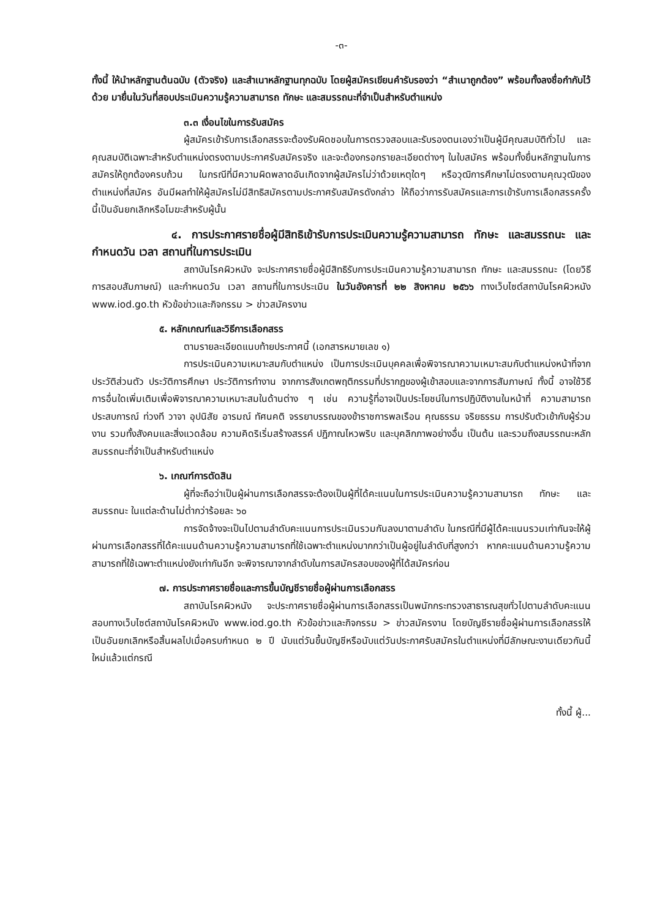-๓-
ทั้งนี้ ให้นำหลักฐานต้นฉบับ (ตัวจริง) และสำเนาหลักฐานทุกฉบับ โดยผู้สมัครเขียนคำรับรองว่า “สำเนาถูกต้อง” พร้อมทั้งลงชื่อกำกับไว้ด้วย มายื่นในวันที่สอบประเมินความรู้ความสามารถ ทักษะ และสมรรถนะที่จำเป็นสำหรับตำแหน่ง
๓.๓ เงื่อนไขในการรับสมัคร
ผู้สมัครเข้ารับการเลือกสรรจะต้องรับผิดชอบในการตรวจสอบและรับรองตนเองว่าเป็นผู้มีคุณสมบัติทั่วไป และคุณสมบัติเฉพาะสำหรับตำแหน่งตรงตามประกาศรับสมัครจริง และจะต้องกรอกรายละเอียดต่างๆ ในใบสมัคร พร้อมทั้งยื่นหลักฐานในการสมัครให้ถูกต้องครบถ้วน ในกรณีที่มีความผิดพลาดอันเกิดจากผู้สมัครไม่ว่าด้วยเหตุใดๆ หรือวุฒิการศึกษาไม่ตรงตามคุณวุฒิของตำแหน่งที่สมัคร อันมีผลทำให้ผู้สมัครไม่มีสิทธิสมัครตามประกาศรับสมัครดังกล่าว ให้ถือว่าการรับสมัครและการเข้ารับการเลือกสรรครั้งนี้เป็นอันยกเลิกหรือโมฆะสำหรับผู้นั้น
๔. การประกาศรายชื่อผู้มีสิทธิเข้ารับการประเมินความรู้ความสามารถ ทักษะ และสมรรถนะ และกำหนดวัน เวลา สถานที่ในการประเมิน
สถาบันโรคผิวหนัง จะประกาศรายชื่อผู้มีสิทธิรับการประเมินความรู้ความสามารถ ทักษะ และสมรรถนะ (โดยวิธีการสอบสัมภาษณ์) และกำหนดวัน เวลา สถานที่ในการประเมิน ในวันอังคารที่ ๒๒ สิงหาคม ๒๕๖๖ ทางเว็บไซต์สถาบันโรคผิวหนัง www.iod.go.th หัวข้อข่าวและกิจกรรม > ข่าวสมัครงาน
๕. หลักเกณฑ์และวิธีการเลือกสรร
ตามรายละเอียดแนบท้ายประกาศนี้ (เอกสารหมายเลข ๑)
การประเมินความเหมาะสมกับตำแหน่ง เป็นการประเมินบุคคลเพื่อพิจารณาความเหมาะสมกับตำแหน่งหน้าที่จากประวัติส่วนตัว ประวัติการศึกษา ประวัติการทำงาน จากการสังเกตพฤติกรรมที่ปรากฏของผู้เข้าสอบและจากการสัมภาษณ์ ทั้งนี้ อาจใช้วิธีการอื่นใดเพิ่มเติมเพื่อพิจารณาความเหมาะสมในด้านต่าง ๆ เช่น ความรู้ที่อาจเป็นประโยชน์ในการปฏิบัติงานในหน้าที่ ความสามารถ ประสบการณ์ ท่วงที วาจา อุปนิสัย อารมณ์ ทัศนคติ จรรยาบรรณของข้าราชการพลเรือน คุณธรรม จริยธรรม การปรับตัวเข้ากับผู้ร่วมงาน รวมทั้งสังคมและสิ่งแวดล้อม ความคิดริเริ่มสร้างสรรค์ ปฏิภาณไหวพริบ และบุคลิกภาพอย่างอื่น เป็นต้น และรวมถึงสมรรถนะหลัก สมรรถนะที่จำเป็นสำหรับตำแหน่ง
๖. เกณฑ์การตัดสิน
ผู้ที่จะถือว่าเป็นผู้ผ่านการเลือกสรรจะต้องเป็นผู้ที่ได้คะแนนในการประเมินความรู้ความสามารถ ทักษะ และสมรรถนะ ในแต่ละด้านไม่ต่ำกว่าร้อยละ ๖๐
การจัดจ้างจะเป็นไปตามลำดับคะแนนการประเมินรวมกันลงมาตามลำดับ ในกรณีที่มีผู้ได้คะแนนรวมเท่ากันจะให้ผู้ผ่านการเลือกสรรที่ได้คะแนนด้านความรู้ความสามารถที่ใช้เฉพาะตำแหน่งมากกว่าเป็นผู้อยู่ในลำดับที่สูงกว่า หากคะแนนด้านความรู้ความสามารถที่ใช้เฉพาะตำแหน่งยังเท่ากันอีก จะพิจารณาจากลำดับในการสมัครสอบของผู้ที่ได้สมัครก่อน
๗. การประกาศรายชื่อและการขึ้นบัญชีรายชื่อผู้ผ่านการเลือกสรร
สถาบันโรคผิวหนัง จะประกาศรายชื่อผู้ผ่านการเลือกสรรเป็นพนักกระทรวงสาธารณสุขทั่วไปตามลำดับคะแนนสอบทางเว็บไซต์สถาบันโรคผิวหนัง www.iod.go.th หัวข้อข่าวและกิจกรรม > ข่าวสมัครงาน โดยบัญชีรายชื่อผู้ผ่านการเลือกสรรให้เป็นอันยกเลิกหรือสิ้นผลไปเมื่อครบกำหนด ๒ ปี นับแต่วันขึ้นบัญชีหรือนับแต่วันประกาศรับสมัครในตำแหน่งที่มีลักษณะงานเดียวกันนี้ใหม่แล้วแต่กรณี
ทั้งนี้ ผู้...